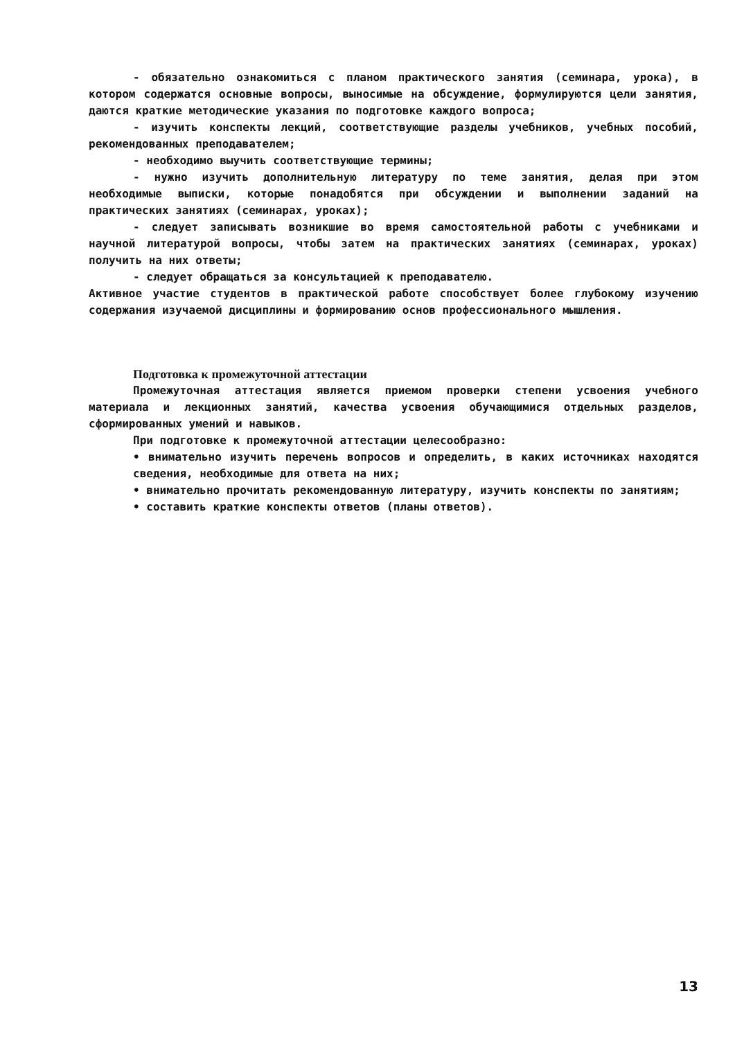- обязательно ознакомиться с планом практического занятия (семинара, урока), в котором содержатся основные вопросы, выносимые на обсуждение, формулируются цели занятия, даются краткие методические указания по подготовке каждого вопроса;
- изучить конспекты лекций, соответствующие разделы учебников, учебных пособий, рекомендованных преподавателем;
- необходимо выучить соответствующие термины;
- нужно изучить дополнительную литературу по теме занятия, делая при этом необходимые выписки, которые понадобятся при обсуждении и выполнении заданий на практических занятиях (семинарах, уроках);
- следует записывать возникшие во время самостоятельной работы с учебниками и научной литературой вопросы, чтобы затем на практических занятиях (семинарах, уроках) получить на них ответы;
- следует обращаться за консультацией к преподавателю.
Активное участие студентов в практической работе способствует более глубокому изучению содержания изучаемой дисциплины и формированию основ профессионального мышления.
Подготовка к промежуточной аттестации
Промежуточная аттестация является приемом проверки степени усвоения учебного материала и лекционных занятий, качества усвоения обучающимися отдельных разделов, сформированных умений и навыков.
При подготовке к промежуточной аттестации целесообразно:
• внимательно изучить перечень вопросов и определить, в каких источниках находятся сведения, необходимые для ответа на них;
• внимательно прочитать рекомендованную литературу, изучить конспекты по занятиям;
• составить краткие конспекты ответов (планы ответов).
13